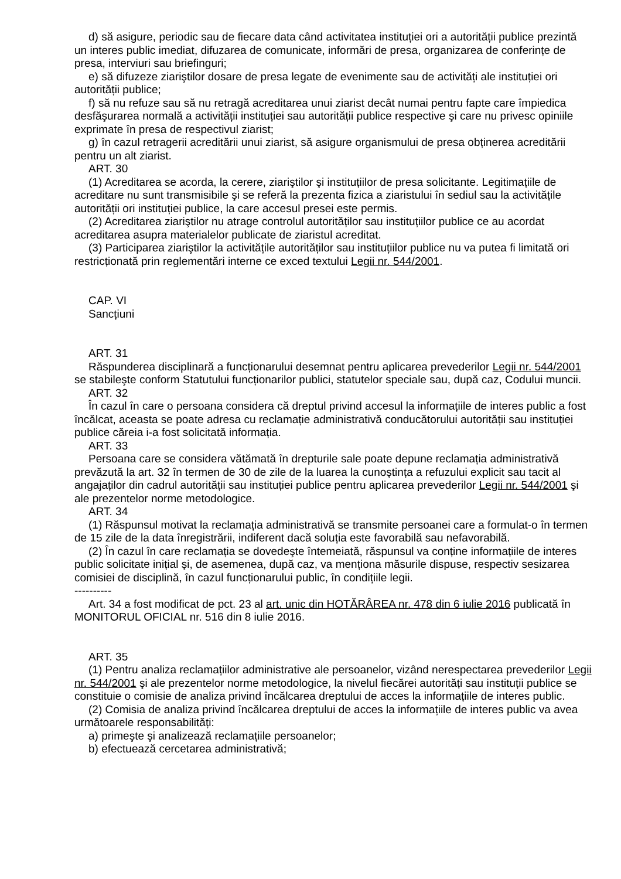d) să asigure, periodic sau de fiecare data când activitatea instituției ori a autorității publice prezintă un interes public imediat, difuzarea de comunicate, informări de presa, organizarea de conferințe de presa, interviuri sau briefinguri;
e) să difuzeze ziariştilor dosare de presa legate de evenimente sau de activități ale instituției ori autorității publice;
f) să nu refuze sau să nu retragă acreditarea unui ziarist decât numai pentru fapte care împiedica desfăşurarea normală a activității instituției sau autorității publice respective şi care nu privesc opiniile exprimate în presa de respectivul ziarist;
g) în cazul retragerii acreditării unui ziarist, să asigure organismului de presa obținerea acreditării pentru un alt ziarist.
ART. 30
(1) Acreditarea se acorda, la cerere, ziariştilor şi instituțiilor de presa solicitante. Legitimațiile de acreditare nu sunt transmisibile şi se referă la prezenta fizica a ziaristului în sediul sau la activitățile autorității ori instituției publice, la care accesul presei este permis.
(2) Acreditarea ziariştilor nu atrage controlul autorităților sau instituțiilor publice ce au acordat acreditarea asupra materialelor publicate de ziaristul acreditat.
(3) Participarea ziariştilor la activitățile autorităților sau instituțiilor publice nu va putea fi limitată ori restricționată prin reglementări interne ce exced textului Legii nr. 544/2001.
CAP. VI
Sancțiuni
ART. 31
Răspunderea disciplinară a funcționarului desemnat pentru aplicarea prevederilor Legii nr. 544/2001 se stabileşte conform Statutului funcționarilor publici, statutelor speciale sau, după caz, Codului muncii.
ART. 32
În cazul în care o persoana considera că dreptul privind accesul la informațiile de interes public a fost încălcat, aceasta se poate adresa cu reclamație administrativă conducătorului autorității sau instituției publice căreia i-a fost solicitată informația.
ART. 33
Persoana care se considera vătămată în drepturile sale poate depune reclamația administrativă prevăzută la art. 32 în termen de 30 de zile de la luarea la cunoştința a refuzului explicit sau tacit al angajaților din cadrul autorității sau instituției publice pentru aplicarea prevederilor Legii nr. 544/2001 şi ale prezentelor norme metodologice.
ART. 34
(1) Răspunsul motivat la reclamația administrativă se transmite persoanei care a formulat-o în termen de 15 zile de la data înregistrării, indiferent dacă soluția este favorabilă sau nefavorabilă.
(2) În cazul în care reclamația se dovedeşte întemeiată, răspunsul va conține informațiile de interes public solicitate inițial şi, de asemenea, după caz, va menționa măsurile dispuse, respectiv sesizarea comisiei de disciplină, în cazul funcționarului public, în condițiile legii.
----------
Art. 34 a fost modificat de pct. 23 al art. unic din HOTĂRÂREA nr. 478 din 6 iulie 2016 publicată în MONITORUL OFICIAL nr. 516 din 8 iulie 2016.
ART. 35
(1) Pentru analiza reclamațiilor administrative ale persoanelor, vizând nerespectarea prevederilor Legii nr. 544/2001 şi ale prezentelor norme metodologice, la nivelul fiecărei autorități sau instituții publice se constituie o comisie de analiza privind încălcarea dreptului de acces la informațiile de interes public.
(2) Comisia de analiza privind încălcarea dreptului de acces la informațiile de interes public va avea următoarele responsabilități:
a) primeşte şi analizează reclamațiile persoanelor;
b) efectuează cercetarea administrativă;